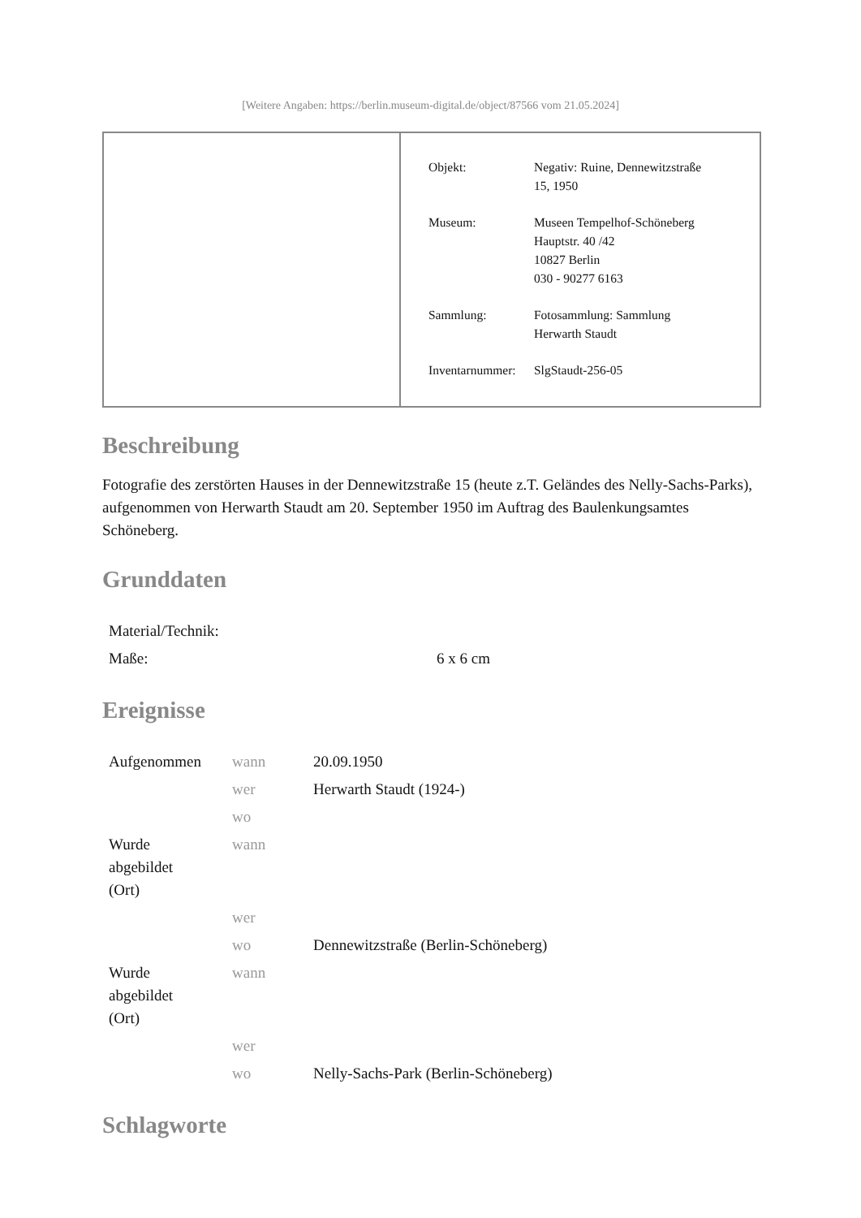[Weitere Angaben: https://berlin.museum-digital.de/object/87566 vom 21.05.2024]
| Objekt: | Negativ: Ruine, Dennewitzstraße 15, 1950 |
| Museum: | Museen Tempelhof-Schöneberg Hauptstr. 40 /42 10827 Berlin 030 - 90277 6163 |
| Sammlung: | Fotosammlung: Sammlung Herwarth Staudt |
| Inventarnummer: | SlgStaudt-256-05 |
Beschreibung
Fotografie des zerstörten Hauses in der Dennewitzstraße 15 (heute z.T. Geländes des Nelly-Sachs-Parks), aufgenommen von Herwarth Staudt am 20. September 1950 im Auftrag des Baulenkungsamtes Schöneberg.
Grunddaten
| Material/Technik: | |
| Maße: | 6 x 6 cm |
Ereignisse
| Aufgenommen | wann | 20.09.1950 |
| | wer | Herwarth Staudt (1924-) |
| | wo | |
| Wurde abgebildet (Ort) | wann | |
| | wer | |
| | wo | Dennewitzstraße (Berlin-Schöneberg) |
| Wurde abgebildet (Ort) | wann | |
| | wer | |
| | wo | Nelly-Sachs-Park (Berlin-Schöneberg) |
Schlagworte